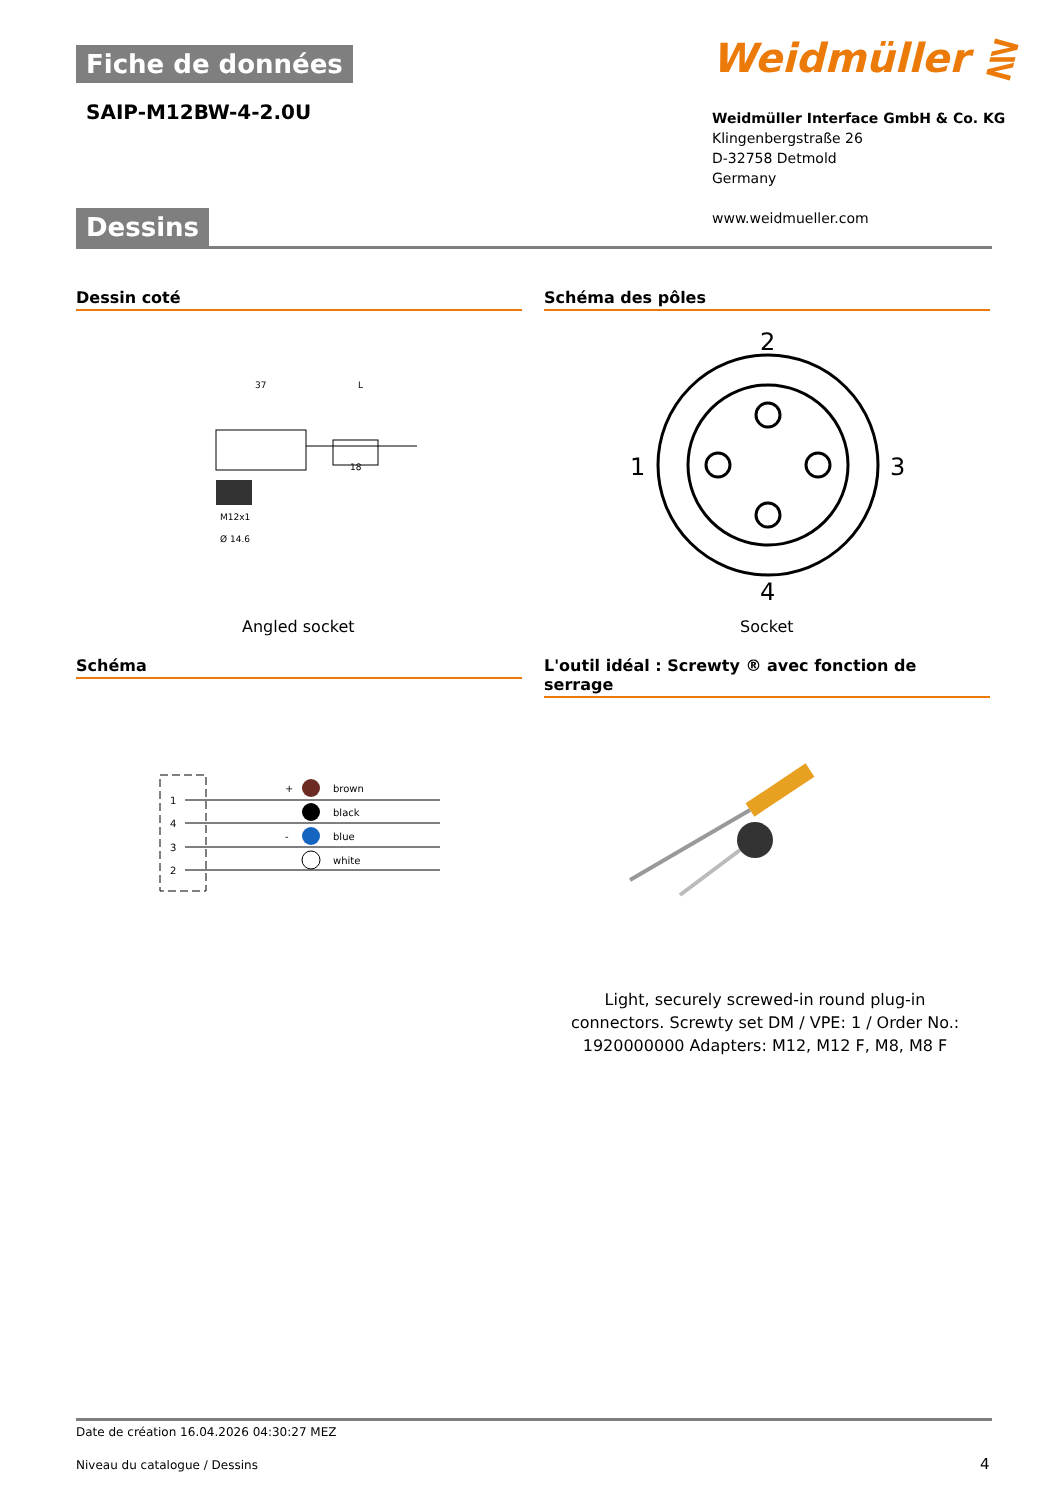Fiche de données
SAIP-M12BW-4-2.0U
Weidmüller ⋛
Weidmüller Interface GmbH & Co. KG
Klingenbergstraße 26
D-32758 Detmold
Germany
www.weidmueller.com
Dessins
Dessin coté Schéma des pôles
37
L
M12x1
Ø 14.6
18
Angled socket
2
1
3
4
Socket
Schéma
L'outil idéal : Screwty ® avec fonction de serrage
1
4
3
2
brown
black
blue
white
+
-
Light, securely screwed-in round plug-in connectors. Screwty set DM / VPE: 1 / Order No.: 1920000000 Adapters: M12, M12 F, M8, M8 F
Date de création 16.04.2026 04:30:27 MEZ
Niveau du catalogue / Dessins 4